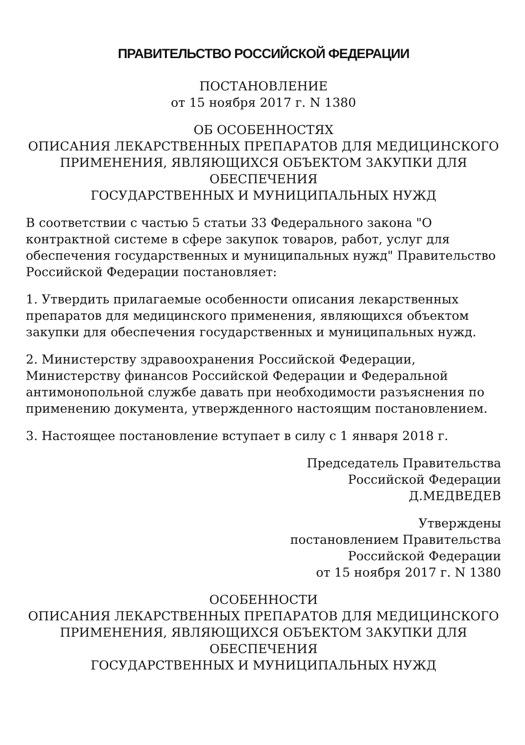ПРАВИТЕЛЬСТВО РОССИЙСКОЙ ФЕДЕРАЦИИ
ПОСТАНОВЛЕНИЕ
от 15 ноября 2017 г. N 1380
ОБ ОСОБЕННОСТЯХ
ОПИСАНИЯ ЛЕКАРСТВЕННЫХ ПРЕПАРАТОВ ДЛЯ МЕДИЦИНСКОГО ПРИМЕНЕНИЯ, ЯВЛЯЮЩИХСЯ ОБЪЕКТОМ ЗАКУПКИ ДЛЯ ОБЕСПЕЧЕНИЯ
ГОСУДАРСТВЕННЫХ И МУНИЦИПАЛЬНЫХ НУЖД
В соответствии с частью 5 статьи 33 Федерального закона "О контрактной системе в сфере закупок товаров, работ, услуг для обеспечения государственных и муниципальных нужд" Правительство Российской Федерации постановляет:
1. Утвердить прилагаемые особенности описания лекарственных препаратов для медицинского применения, являющихся объектом закупки для обеспечения государственных и муниципальных нужд.
2. Министерству здравоохранения Российской Федерации, Министерству финансов Российской Федерации и Федеральной антимонопольной службе давать при необходимости разъяснения по применению документа, утвержденного настоящим постановлением.
3. Настоящее постановление вступает в силу с 1 января 2018 г.
Председатель Правительства
Российской Федерации
Д.МЕДВЕДЕВ
Утверждены
постановлением Правительства
Российской Федерации
от 15 ноября 2017 г. N 1380
ОСОБЕННОСТИ
ОПИСАНИЯ ЛЕКАРСТВЕННЫХ ПРЕПАРАТОВ ДЛЯ МЕДИЦИНСКОГО ПРИМЕНЕНИЯ, ЯВЛЯЮЩИХСЯ ОБЪЕКТОМ ЗАКУПКИ ДЛЯ ОБЕСПЕЧЕНИЯ
ГОСУДАРСТВЕННЫХ И МУНИЦИПАЛЬНЫХ НУЖД